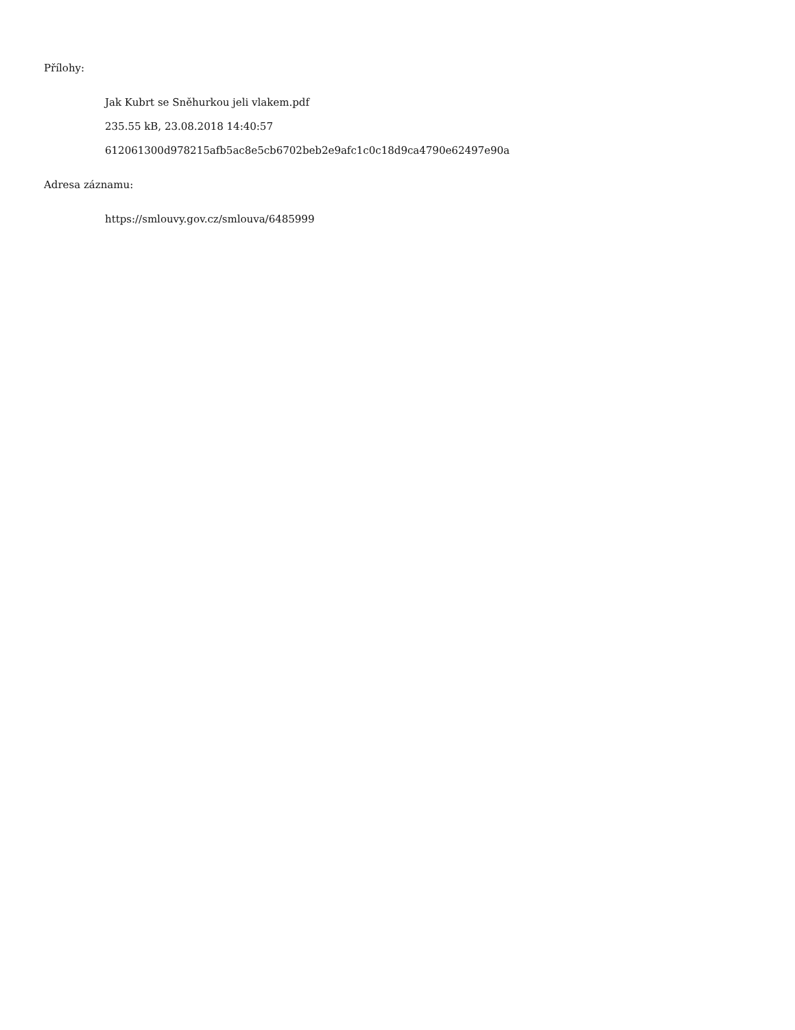Přílohy:
Jak Kubrt se Sněhurkou jeli vlakem.pdf
235.55 kB, 23.08.2018 14:40:57
612061300d978215afb5ac8e5cb6702beb2e9afc1c0c18d9ca4790e62497e90a
Adresa záznamu:
https://smlouvy.gov.cz/smlouva/6485999